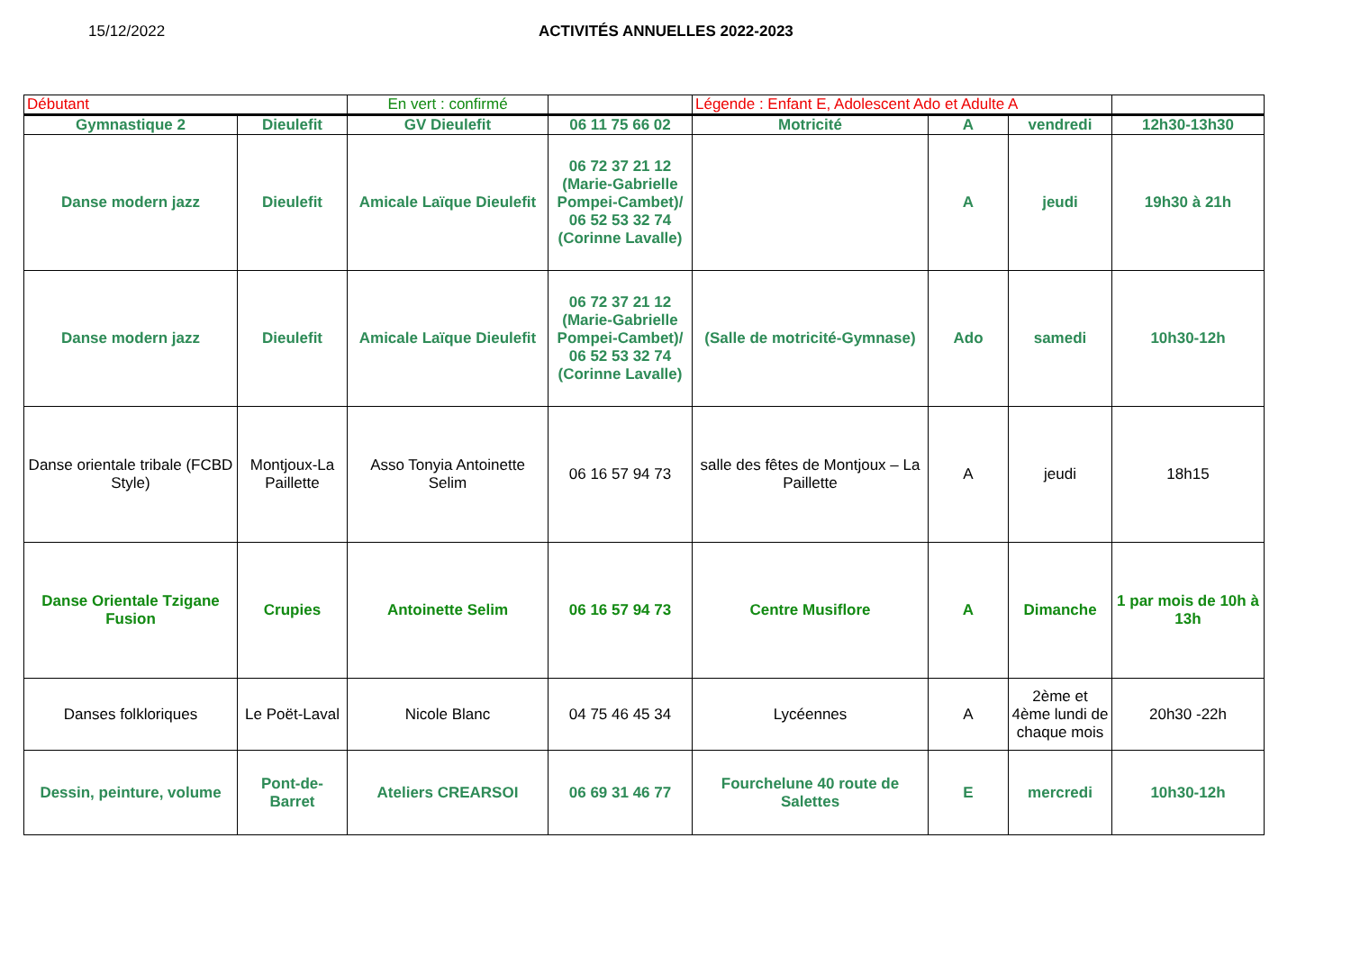15/12/2022 ACTIVITÉS ANNUELLES 2022-2023
| Débutant | | En vert : confirmé | | Légende : Enfant E, Adolescent Ado et Adulte A | | | |
| Gymnastique 2 | Dieulefit | GV Dieulefit | 06 11 75 66 02 | Motricité | A | vendredi | 12h30-13h30 |
| Danse modern jazz | Dieulefit | Amicale Laïque Dieulefit | 06 72 37 21 12 (Marie-Gabrielle Pompei-Cambet)/ 06 52 53 32 74 (Corinne Lavalle) | | A | jeudi | 19h30 à 21h |
| Danse modern jazz | Dieulefit | Amicale Laïque Dieulefit | 06 72 37 21 12 (Marie-Gabrielle Pompei-Cambet)/ 06 52 53 32 74 (Corinne Lavalle) | (Salle de motricité-Gymnase) | Ado | samedi | 10h30-12h |
| Danse orientale tribale (FCBD Style) | Montjoux-La Paillette | Asso Tonyia Antoinette Selim | 06 16 57 94 73 | salle des fêtes de Montjoux – La Paillette | A | jeudi | 18h15 |
| Danse Orientale Tzigane Fusion | Crupies | Antoinette Selim | 06 16 57 94 73 | Centre Musiflore | A | Dimanche | 1 par mois de 10h à 13h |
| Danses folkloriques | Le Poët-Laval | Nicole Blanc | 04 75 46 45 34 | Lycéennes | A | 2ème et 4ème lundi de chaque mois | 20h30 -22h |
| Dessin, peinture, volume | Pont-de-Barret | Ateliers CREARSOI | 06 69 31 46 77 | Fourchelune 40 route de Salettes | E | mercredi | 10h30-12h |